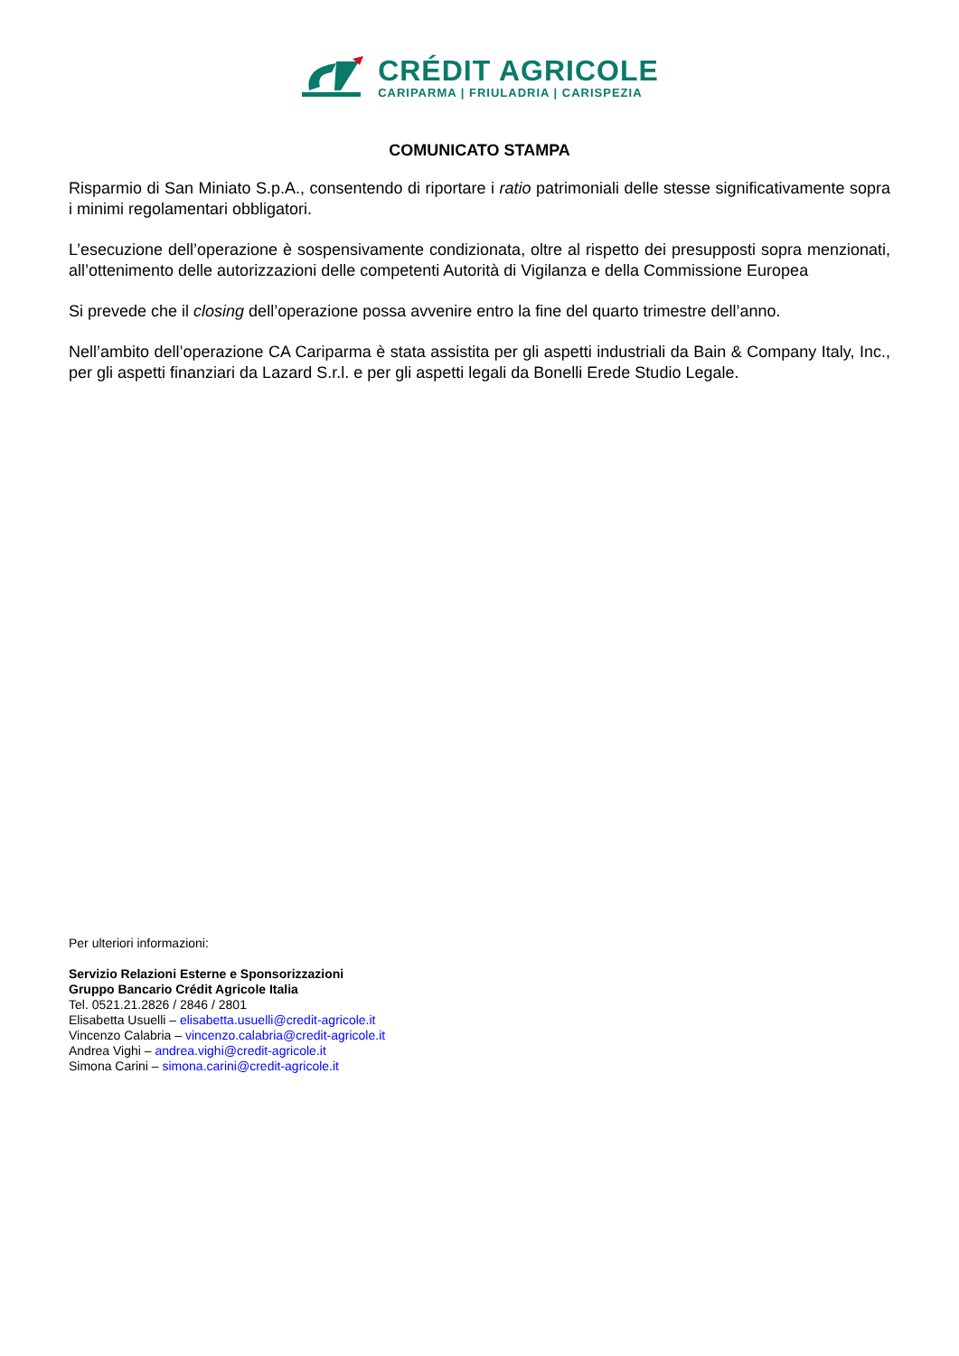CRÉDIT AGRICOLE
CARIPARMA | FRIULADRIA | CARISPEZIA
COMUNICATO STAMPA
Risparmio di San Miniato S.p.A., consentendo di riportare i ratio patrimoniali delle stesse significativamente sopra i minimi regolamentari obbligatori.
L’esecuzione dell’operazione è sospensivamente condizionata, oltre al rispetto dei presupposti sopra menzionati, all’ottenimento delle autorizzazioni delle competenti Autorità di Vigilanza e della Commissione Europea
Si prevede che il closing dell’operazione possa avvenire entro la fine del quarto trimestre dell’anno.
Nell’ambito dell’operazione CA Cariparma è stata assistita per gli aspetti industriali da Bain & Company Italy, Inc., per gli aspetti finanziari da Lazard S.r.l. e per gli aspetti legali da Bonelli Erede Studio Legale.
Per ulteriori informazioni:
Servizio Relazioni Esterne e Sponsorizzazioni
Gruppo Bancario Crédit Agricole Italia
Tel. 0521.21.2826 / 2846 / 2801
Elisabetta Usuelli – elisabetta.usuelli@credit-agricole.it
Vincenzo Calabria – vincenzo.calabria@credit-agricole.it
Andrea Vighi – andrea.vighi@credit-agricole.it
Simona Carini – simona.carini@credit-agricole.it